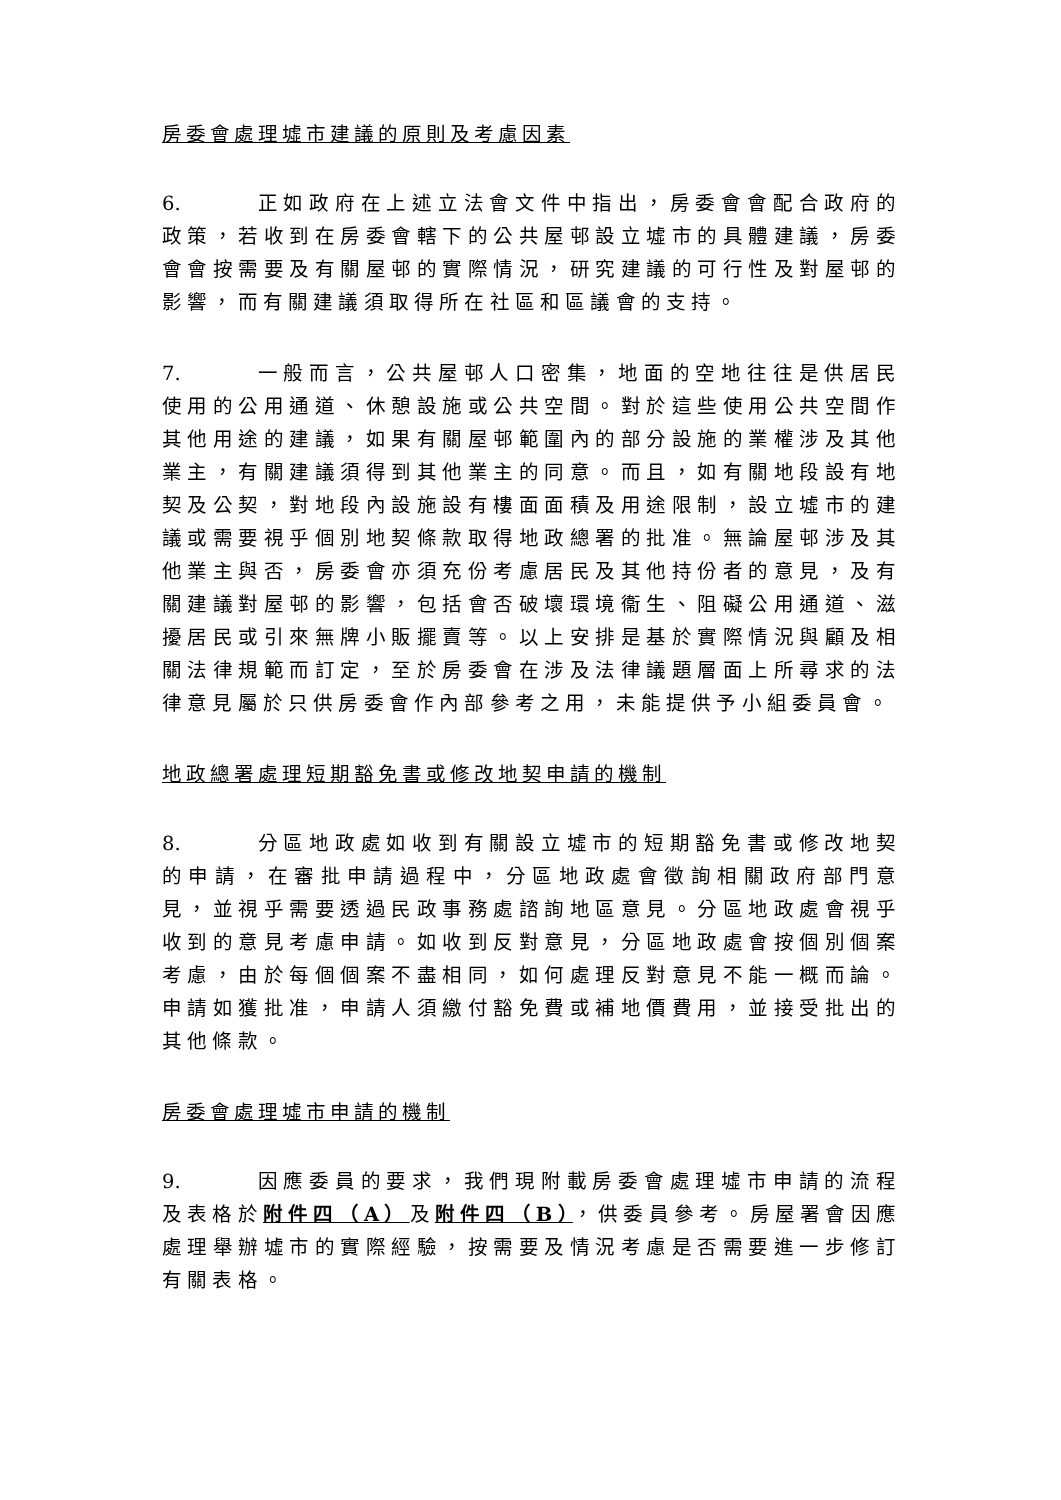房委會處理墟市建議的原則及考慮因素
6. 正如政府在上述立法會文件中指出，房委會會配合政府的政策，若收到在房委會轄下的公共屋邨設立墟市的具體建議，房委會會按需要及有關屋邨的實際情況，研究建議的可行性及對屋邨的影響，而有關建議須取得所在社區和區議會的支持。
7. 一般而言，公共屋邨人口密集，地面的空地往往是供居民使用的公用通道、休憩設施或公共空間。對於這些使用公共空間作其他用途的建議，如果有關屋邨範圍內的部分設施的業權涉及其他業主，有關建議須得到其他業主的同意。而且，如有關地段設有地契及公契，對地段內設施設有樓面面積及用途限制，設立墟市的建議或需要視乎個別地契條款取得地政總署的批准。無論屋邨涉及其他業主與否，房委會亦須充份考慮居民及其他持份者的意見，及有關建議對屋邨的影響，包括會否破壞環境衞生、阻礙公用通道、滋擾居民或引來無牌小販擺賣等。以上安排是基於實際情況與顧及相關法律規範而訂定，至於房委會在涉及法律議題層面上所尋求的法律意見屬於只供房委會作內部參考之用，未能提供予小組委員會。
地政總署處理短期豁免書或修改地契申請的機制
8. 分區地政處如收到有關設立墟市的短期豁免書或修改地契的申請，在審批申請過程中，分區地政處會徵詢相關政府部門意見，並視乎需要透過民政事務處諮詢地區意見。分區地政處會視乎收到的意見考慮申請。如收到反對意見，分區地政處會按個別個案考慮，由於每個個案不盡相同，如何處理反對意見不能一概而論。申請如獲批准，申請人須繳付豁免費或補地價費用，並接受批出的其他條款。
房委會處理墟市申請的機制
9. 因應委員的要求，我們現附載房委會處理墟市申請的流程及表格於附件四（A）及附件四（B），供委員參考。房屋署會因應處理舉辦墟市的實際經驗，按需要及情況考慮是否需要進一步修訂有關表格。